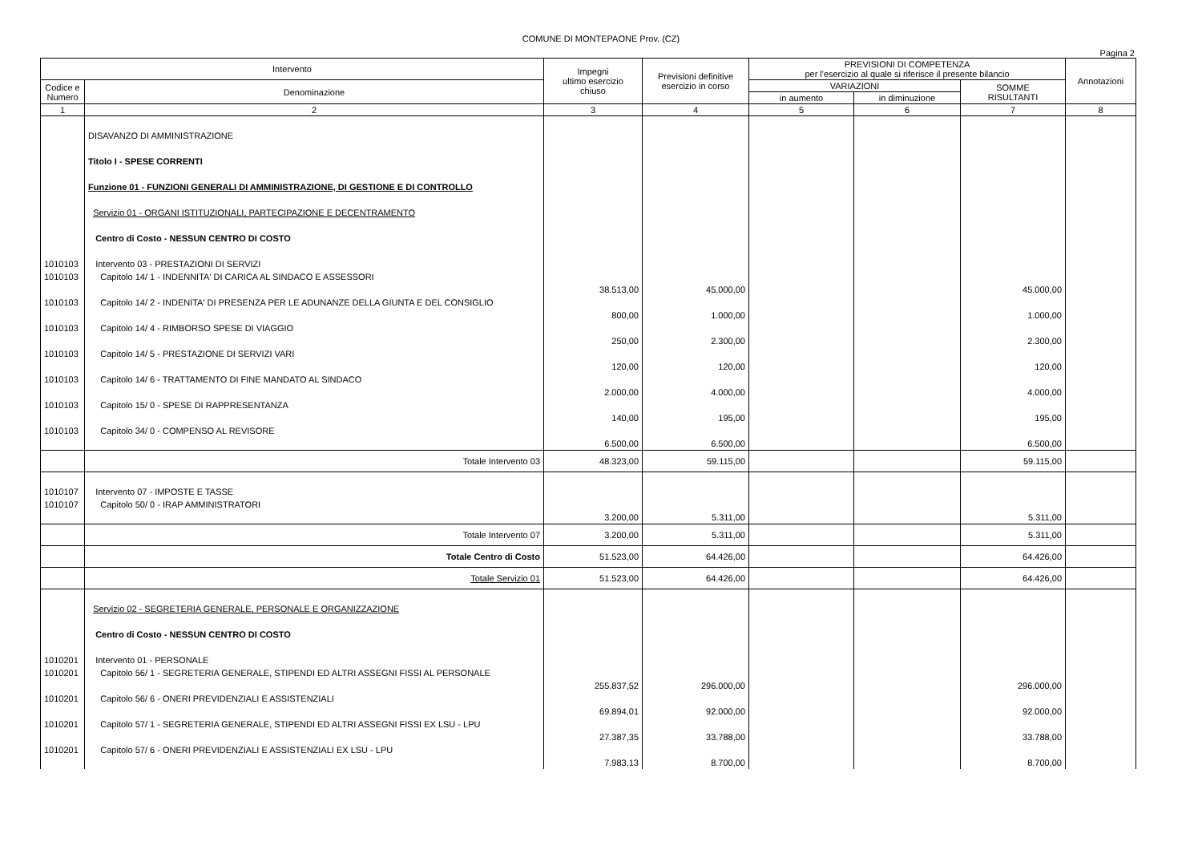COMUNE DI MONTEPAONE Prov. (CZ)
Pagina 2
| Intervento | | Impegni ultimo esercizio chiuso | Previsioni definitive esercizio in corso | PREVISIONI DI COMPETENZA per l'esercizio al quale si riferisce il presente bilancio | | | Annotazioni |
| --- | --- | --- | --- | --- | --- | --- | --- |
| Codice e Numero | Denominazione | | | VARIAZIONI | | SOMME RISULTANTI | |
| | | | | in aumento | in diminuzione | | |
| 1 | 2 | 3 | 4 | 5 | 6 | 7 | 8 |
| | DISAVANZO DI AMMINISTRAZIONE | | | | | | |
| | Titolo I - SPESE CORRENTI | | | | | | |
| | Funzione 01 - FUNZIONI GENERALI DI AMMINISTRAZIONE, DI GESTIONE E DI CONTROLLO | | | | | | |
| | Servizio 01 - ORGANI ISTITUZIONALI, PARTECIPAZIONE E DECENTRAMENTO | | | | | | |
| | Centro di Costo - NESSUN CENTRO DI COSTO | | | | | | |
| 1010103 | Intervento 03 - PRESTAZIONI DI SERVIZI | | | | | | |
| 1010103 | Capitolo 14/ 1 - INDENNITA' DI CARICA AL SINDACO E ASSESSORI | 38.513,00 | 45.000,00 | | | 45.000,00 | |
| 1010103 | Capitolo 14/ 2 - INDENITA' DI PRESENZA PER LE ADUNANZE DELLA GIUNTA E DEL CONSIGLIO | 800,00 | 1.000,00 | | | 1.000,00 | |
| 1010103 | Capitolo 14/ 4 - RIMBORSO SPESE DI VIAGGIO | 250,00 | 2.300,00 | | | 2.300,00 | |
| 1010103 | Capitolo 14/ 5 - PRESTAZIONE DI SERVIZI VARI | 120,00 | 120,00 | | | 120,00 | |
| 1010103 | Capitolo 14/ 6 - TRATTAMENTO DI FINE MANDATO AL SINDACO | 2.000,00 | 4.000,00 | | | 4.000,00 | |
| 1010103 | Capitolo 15/ 0 - SPESE DI RAPPRESENTANZA | 140,00 | 195,00 | | | 195,00 | |
| 1010103 | Capitolo 34/ 0 - COMPENSO AL REVISORE | 6.500,00 | 6.500,00 | | | 6.500,00 | |
| | Totale Intervento 03 | 48.323,00 | 59.115,00 | | | 59.115,00 | |
| 1010107 | Intervento 07 - IMPOSTE E TASSE | | | | | | |
| 1010107 | Capitolo 50/ 0 - IRAP AMMINISTRATORI | 3.200,00 | 5.311,00 | | | 5.311,00 | |
| | Totale Intervento 07 | 3.200,00 | 5.311,00 | | | 5.311,00 | |
| | Totale Centro di Costo | 51.523,00 | 64.426,00 | | | 64.426,00 | |
| | Totale Servizio 01 | 51.523,00 | 64.426,00 | | | 64.426,00 | |
| | Servizio 02 - SEGRETERIA GENERALE, PERSONALE E ORGANIZZAZIONE | | | | | | |
| | Centro di Costo - NESSUN CENTRO DI COSTO | | | | | | |
| 1010201 | Intervento 01 - PERSONALE | | | | | | |
| 1010201 | Capitolo 56/ 1 - SEGRETERIA GENERALE, STIPENDI ED ALTRI ASSEGNI FISSI AL PERSONALE | 255.837,52 | 296.000,00 | | | 296.000,00 | |
| 1010201 | Capitolo 56/ 6 - ONERI PREVIDENZIALI E ASSISTENZIALI | 69.894,01 | 92.000,00 | | | 92.000,00 | |
| 1010201 | Capitolo 57/ 1 - SEGRETERIA GENERALE, STIPENDI ED ALTRI ASSEGNI FISSI EX LSU - LPU | 27.387,35 | 33.788,00 | | | 33.788,00 | |
| 1010201 | Capitolo 57/ 6 - ONERI PREVIDENZIALI E ASSISTENZIALI EX LSU - LPU | 7.983,13 | 8.700,00 | | | 8.700,00 | |